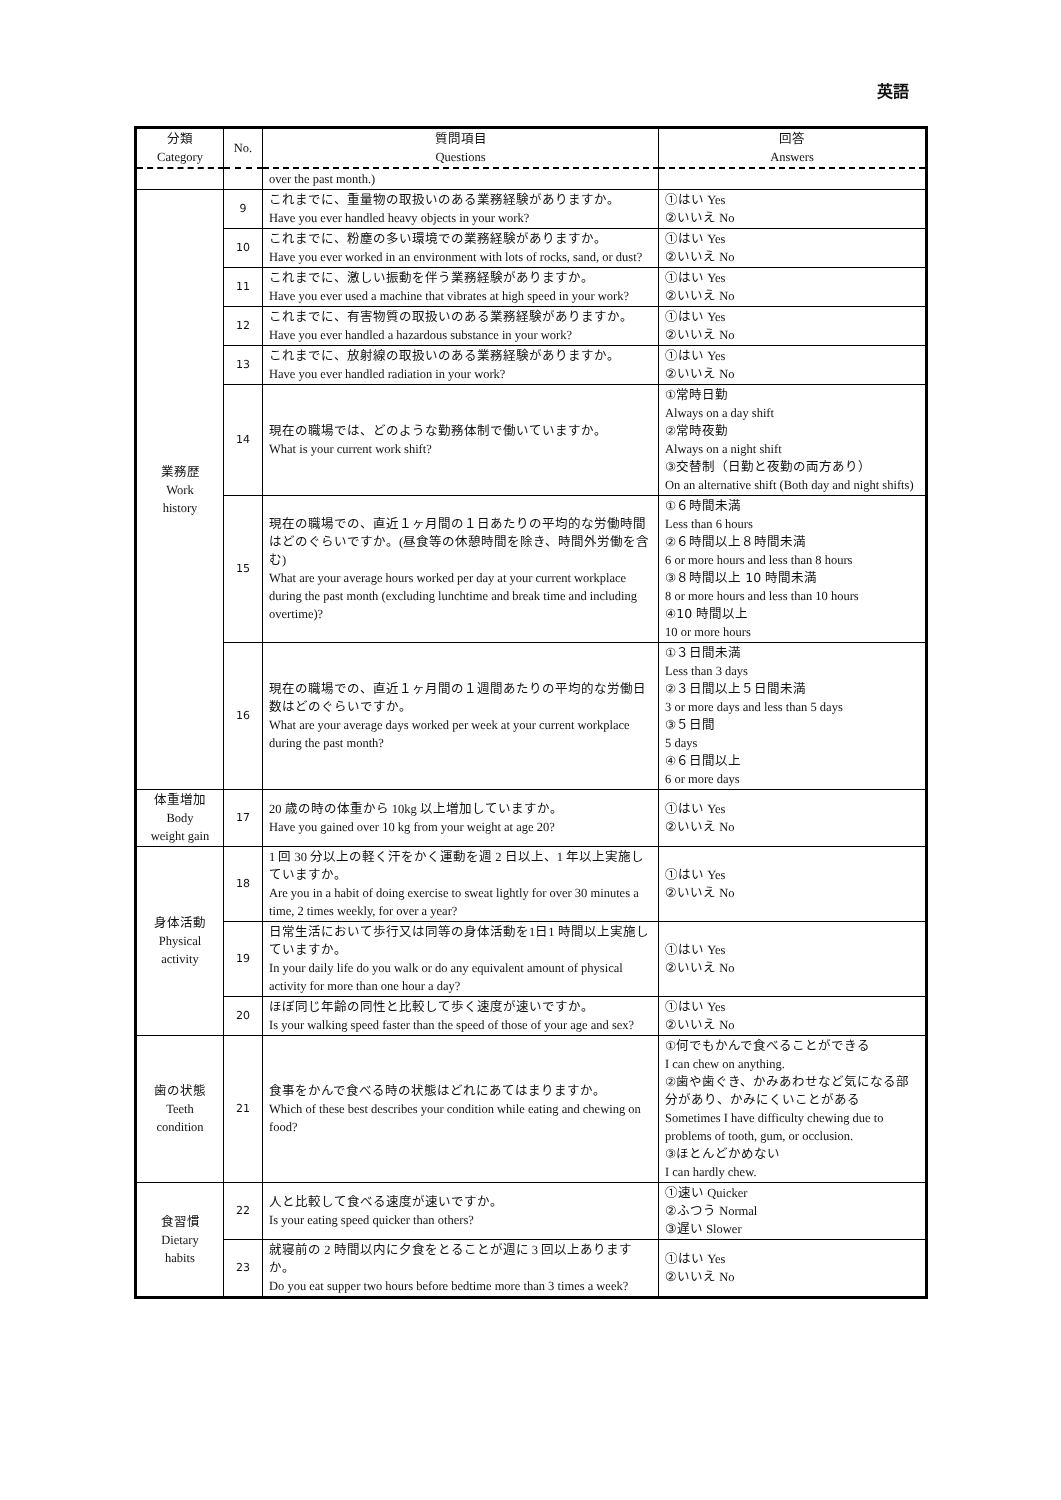英語
| 分類 Category | No. | 質問項目 Questions | 回答 Answers |
| --- | --- | --- | --- |
| | | over the past month.) | |
| 業務歴 Work history | 9 | これまでに、重量物の取扱いのある業務経験がありますか。 Have you ever handled heavy objects in your work? | ①はい Yes ②いいえ No |
| | 10 | これまでに、粉塵の多い環境での業務経験がありますか。 Have you ever worked in an environment with lots of rocks, sand, or dust? | ①はい Yes ②いいえ No |
| | 11 | これまでに、激しい振動を伴う業務経験がありますか。 Have you ever used a machine that vibrates at high speed in your work? | ①はい Yes ②いいえ No |
| | 12 | これまでに、有害物質の取扱いのある業務経験がありますか。 Have you ever handled a hazardous substance in your work? | ①はい Yes ②いいえ No |
| | 13 | これまでに、放射線の取扱いのある業務経験がありますか。 Have you ever handled radiation in your work? | ①はい Yes ②いいえ No |
| | 14 | 現在の職場では、どのような勤務体制で働いていますか。 What is your current work shift? | ①常時日勤 Always on a day shift ②常時夜勤 Always on a night shift ③交替制（日勤と夜勤の両方あり） On an alternative shift (Both day and night shifts) |
| | 15 | 現在の職場での、直近１ヶ月間の１日あたりの平均的な労働時間はどのぐらいですか。(昼食等の休憩時間を除き、時間外労働を含む) What are your average hours worked per day at your current workplace during the past month (excluding lunchtime and break time and including overtime)? | ①６時間未満 Less than 6 hours ②６時間以上８時間未満 6 or more hours and less than 8 hours ③８時間以上 10 時間未満 8 or more hours and less than 10 hours ④10 時間以上 10 or more hours |
| | 16 | 現在の職場での、直近１ヶ月間の１週間あたりの平均的な労働日数はどのぐらいですか。 What are your average days worked per week at your current workplace during the past month? | ①３日間未満 Less than 3 days ②３日間以上５日間未満 3 or more days and less than 5 days ③５日間 5 days ④６日間以上 6 or more days |
| 体重増加 Body weight gain | 17 | 20 歳の時の体重から 10kg 以上増加していますか。 Have you gained over 10 kg from your weight at age 20? | ①はい Yes ②いいえ No |
| 身体活動 Physical activity | 18 | 1 回 30 分以上の軽く汗をかく運動を週 2 日以上、1 年以上実施していますか。 Are you in a habit of doing exercise to sweat lightly for over 30 minutes a time, 2 times weekly, for over a year? | ①はい Yes ②いいえ No |
| | 19 | 日常生活において歩行又は同等の身体活動を1日1 時間以上実施していますか。 In your daily life do you walk or do any equivalent amount of physical activity for more than one hour a day? | ①はい Yes ②いいえ No |
| | 20 | ほぼ同じ年齢の同性と比較して歩く速度が速いですか。 Is your walking speed faster than the speed of those of your age and sex? | ①はい Yes ②いいえ No |
| 歯の状態 Teeth condition | 21 | 食事をかんで食べる時の状態はどれにあてはまりますか。 Which of these best describes your condition while eating and chewing on food? | ①何でもかんで食べることができる I can chew on anything. ②歯や歯ぐき、かみあわせなど気になる部分があり、かみにくいことがある Sometimes I have difficulty chewing due to problems of tooth, gum, or occlusion. ③ほとんどかめない I can hardly chew. |
| 食習慣 Dietary habits | 22 | 人と比較して食べる速度が速いですか。 Is your eating speed quicker than others? | ①速い Quicker ②ふつう Normal ③遅い Slower |
| | 23 | 就寝前の 2 時間以内に夕食をとることが週に 3 回以上ありますか。 Do you eat supper two hours before bedtime more than 3 times a week? | ①はい Yes ②いいえ No |